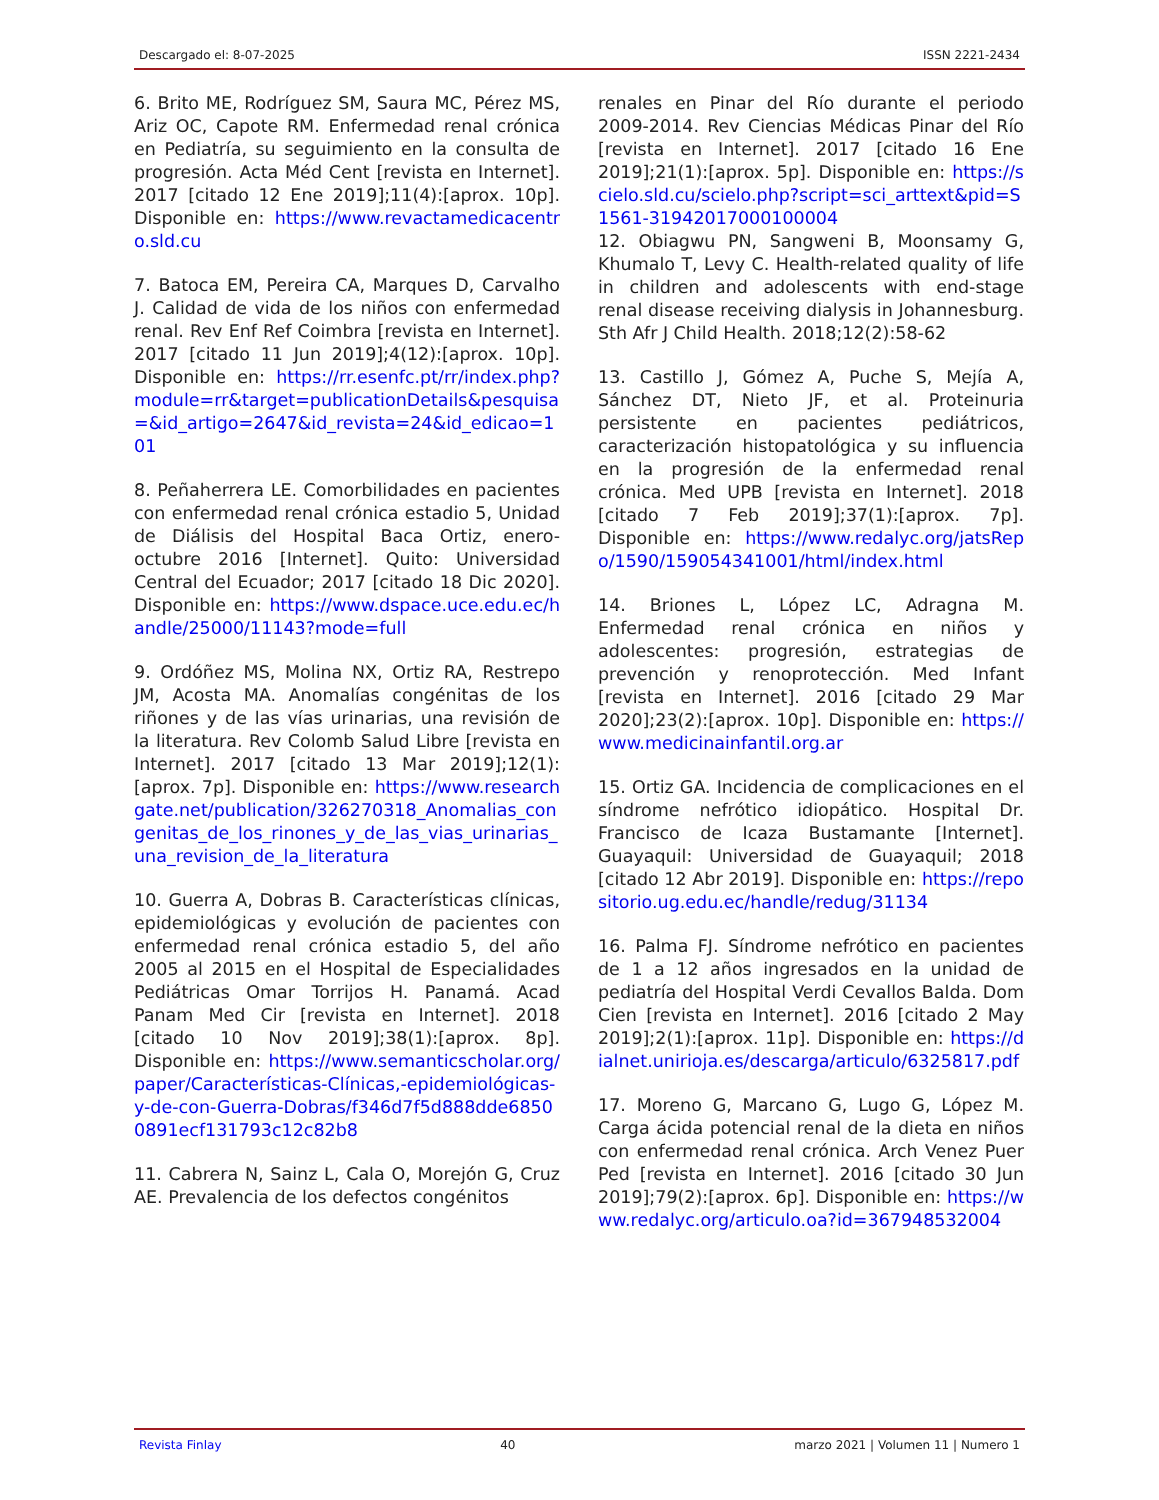Descargado el: 8-07-2025 ISSN 2221-2434
6. Brito ME, Rodríguez SM, Saura MC, Pérez MS, Ariz OC, Capote RM. Enfermedad renal crónica en Pediatría, su seguimiento en la consulta de progresión. Acta Méd Cent [revista en Internet]. 2017 [citado 12 Ene 2019];11(4):[aprox. 10p]. Disponible en: https://www.revactamedicacentro.sld.cu
7. Batoca EM, Pereira CA, Marques D, Carvalho J. Calidad de vida de los niños con enfermedad renal. Rev Enf Ref Coimbra [revista en Internet]. 2017 [citado 11 Jun 2019];4(12):[aprox. 10p]. Disponible en: https://rr.esenfc.pt/rr/index.php?module=rr&target=publicationDetails&pesquisa=&id_artigo=2647&id_revista=24&id_edicao=101
8. Peñaherrera LE. Comorbilidades en pacientes con enfermedad renal crónica estadio 5, Unidad de Diálisis del Hospital Baca Ortiz, enero-octubre 2016 [Internet]. Quito: Universidad Central del Ecuador; 2017 [citado 18 Dic 2020]. Disponible en: https://www.dspace.uce.edu.ec/handle/25000/11143?mode=full
9. Ordóñez MS, Molina NX, Ortiz RA, Restrepo JM, Acosta MA. Anomalías congénitas de los riñones y de las vías urinarias, una revisión de la literatura. Rev Colomb Salud Libre [revista en Internet]. 2017 [citado 13 Mar 2019];12(1):[aprox. 7p]. Disponible en: https://www.researchgate.net/publication/326270318_Anomalias_congenitas_de_los_rinones_y_de_las_vias_urinarias_una_revision_de_la_literatura
10. Guerra A, Dobras B. Características clínicas, epidemiológicas y evolución de pacientes con enfermedad renal crónica estadio 5, del año 2005 al 2015 en el Hospital de Especialidades Pediátricas Omar Torrijos H. Panamá. Acad Panam Med Cir [revista en Internet]. 2018 [citado 10 Nov 2019];38(1):[aprox. 8p]. Disponible en: https://www.semanticscholar.org/paper/Características-Clínicas,-epidemiológicas-y-de-con-Guerra-Dobras/f346d7f5d888dde68500891ecf131793c12c82b8
11. Cabrera N, Sainz L, Cala O, Morejón G, Cruz AE. Prevalencia de los defectos congénitos
renales en Pinar del Río durante el periodo 2009-2014. Rev Ciencias Médicas Pinar del Río [revista en Internet]. 2017 [citado 16 Ene 2019];21(1):[aprox. 5p]. Disponible en: https://scielo.sld.cu/scielo.php?script=sci_arttext&pid=S1561-31942017000100004
12. Obiagwu PN, Sangweni B, Moonsamy G, Khumalo T, Levy C. Health-related quality of life in children and adolescents with end-stage renal disease receiving dialysis in Johannesburg. Sth Afr J Child Health. 2018;12(2):58-62
13. Castillo J, Gómez A, Puche S, Mejía A, Sánchez DT, Nieto JF, et al. Proteinuria persistente en pacientes pediátricos, caracterización histopatológica y su influencia en la progresión de la enfermedad renal crónica. Med UPB [revista en Internet]. 2018 [citado 7 Feb 2019];37(1):[aprox. 7p]. Disponible en: https://www.redalyc.org/jatsRepo/1590/159054341001/html/index.html
14. Briones L, López LC, Adragna M. Enfermedad renal crónica en niños y adolescentes: progresión, estrategias de prevención y renoprotección. Med Infant [revista en Internet]. 2016 [citado 29 Mar 2020];23(2):[aprox. 10p]. Disponible en: https://www.medicinainfantil.org.ar
15. Ortiz GA. Incidencia de complicaciones en el síndrome nefrótico idiopático. Hospital Dr. Francisco de Icaza Bustamante [Internet]. Guayaquil: Universidad de Guayaquil; 2018 [citado 12 Abr 2019]. Disponible en: https://repositorio.ug.edu.ec/handle/redug/31134
16. Palma FJ. Síndrome nefrótico en pacientes de 1 a 12 años ingresados en la unidad de pediatría del Hospital Verdi Cevallos Balda. Dom Cien [revista en Internet]. 2016 [citado 2 May 2019];2(1):[aprox. 11p]. Disponible en: https://dialnet.unirioja.es/descarga/articulo/6325817.pdf
17. Moreno G, Marcano G, Lugo G, López M. Carga ácida potencial renal de la dieta en niños con enfermedad renal crónica. Arch Venez Puer Ped [revista en Internet]. 2016 [citado 30 Jun 2019];79(2):[aprox. 6p]. Disponible en: https://www.redalyc.org/articulo.oa?id=367948532004
Revista Finlay 40 marzo 2021 | Volumen 11 | Numero 1